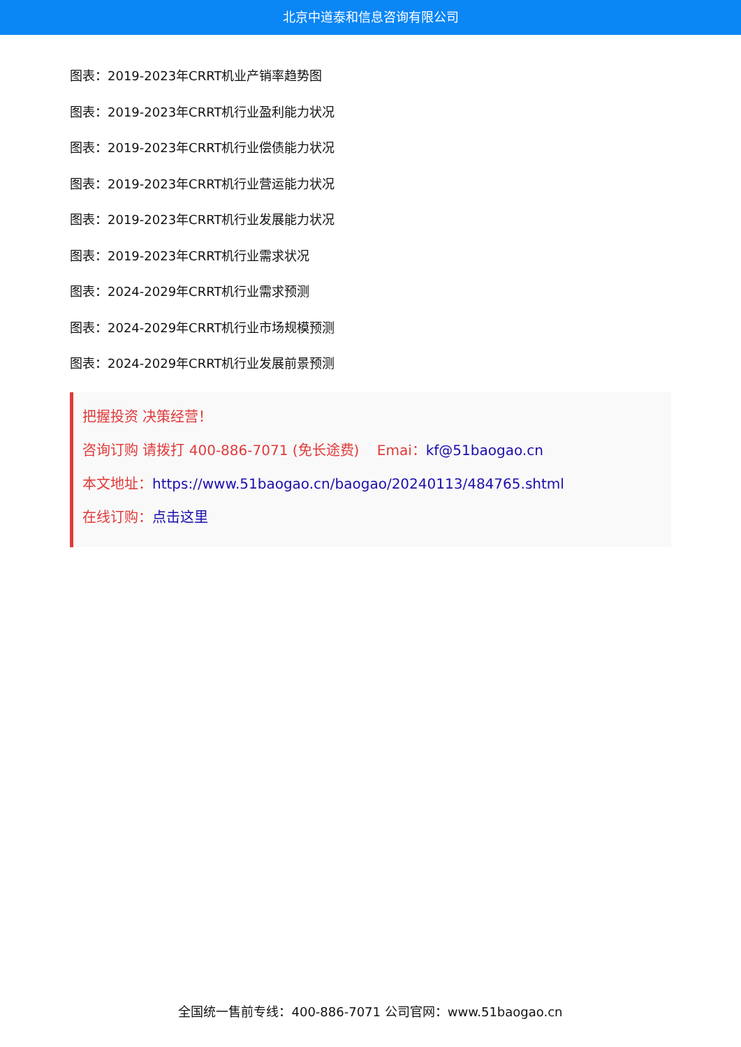北京中道泰和信息咨询有限公司
图表：2019-2023年CRRT机业产销率趋势图
图表：2019-2023年CRRT机行业盈利能力状况
图表：2019-2023年CRRT机行业偿债能力状况
图表：2019-2023年CRRT机行业营运能力状况
图表：2019-2023年CRRT机行业发展能力状况
图表：2019-2023年CRRT机行业需求状况
图表：2024-2029年CRRT机行业需求预测
图表：2024-2029年CRRT机行业市场规模预测
图表：2024-2029年CRRT机行业发展前景预测
把握投资 决策经营！
咨询订购 请拨打 400-886-7071 (免长途费) Emai：kf@51baogao.cn
本文地址：https://www.51baogao.cn/baogao/20240113/484765.shtml
在线订购：点击这里
全国统一售前专线：400-886-7071 公司官网：www.51baogao.cn